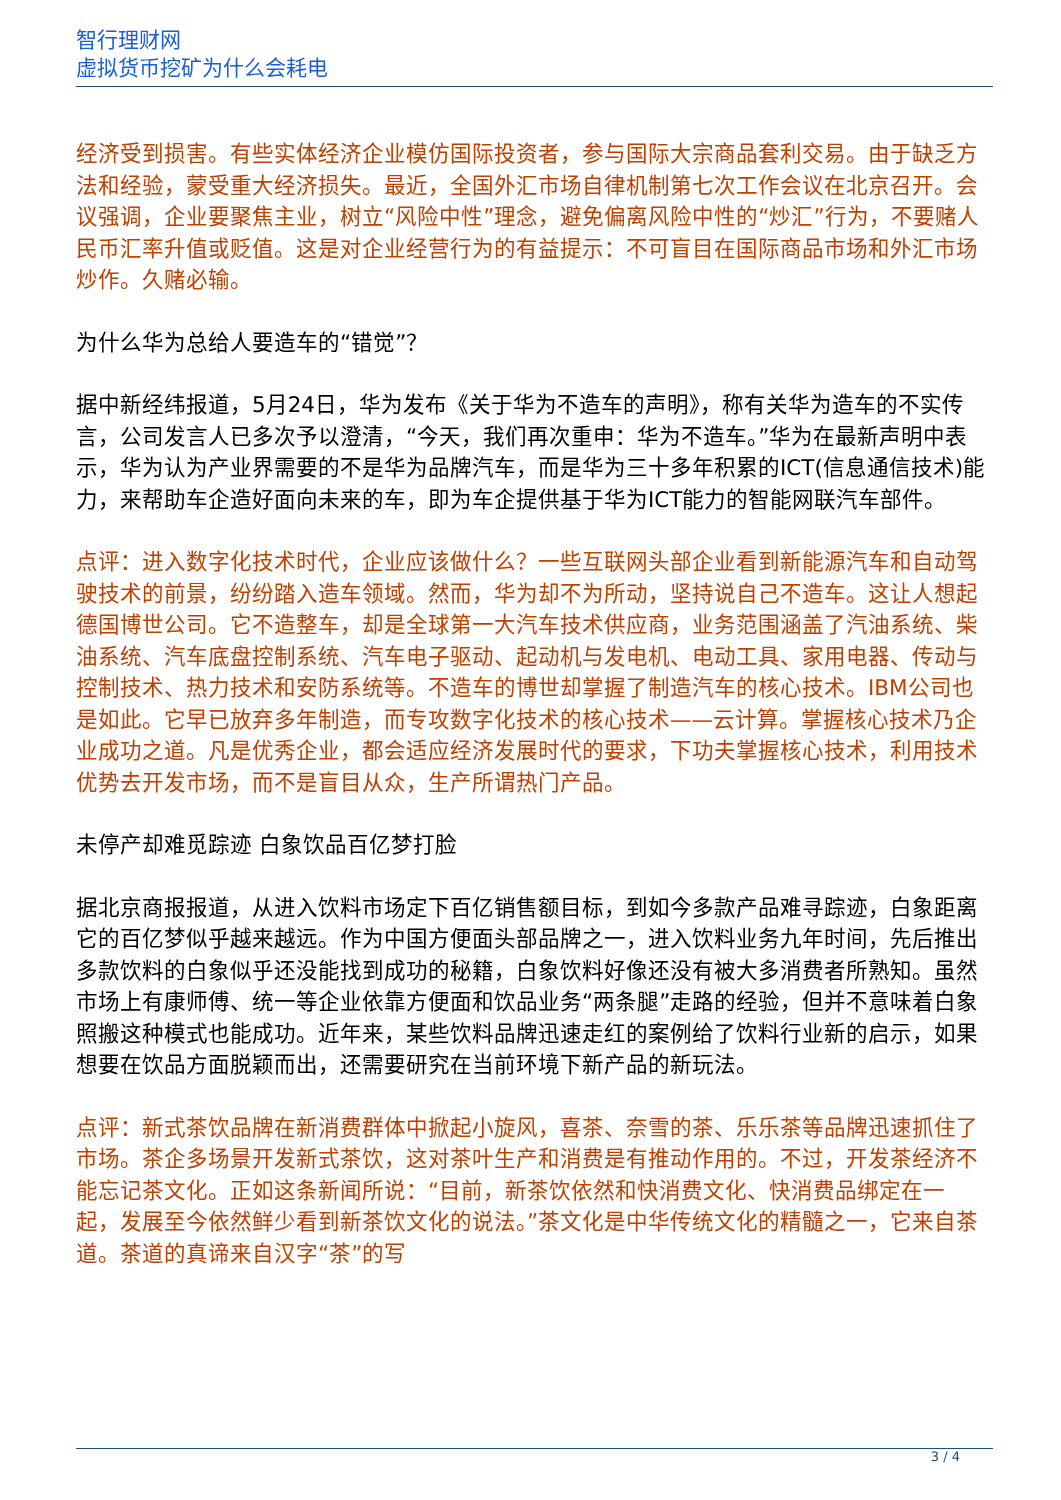智行理财网
虚拟货币挖矿为什么会耗电
经济受到损害。有些实体经济企业模仿国际投资者，参与国际大宗商品套利交易。由于缺乏方法和经验，蒙受重大经济损失。最近，全国外汇市场自律机制第七次工作会议在北京召开。会议强调，企业要聚焦主业，树立“风险中性”理念，避免偏离风险中性的“炒汇”行为，不要赌人民币汇率升值或贬值。这是对企业经营行为的有益提示：不可盲目在国际商品市场和外汇市场炒作。久赌必输。
为什么华为总给人要造车的“错觉”？
据中新经纬报道，5月24日，华为发布《关于华为不造车的声明》，称有关华为造车的不实传言，公司发言人已多次予以澄清，“今天，我们再次重申：华为不造车。”华为在最新声明中表示，华为认为产业界需要的不是华为品牌汽车，而是华为三十多年积累的ICT(信息通信技术)能力，来帮助车企造好面向未来的车，即为车企提供基于华为ICT能力的智能网联汽车部件。
点评：进入数字化技术时代，企业应该做什么？一些互联网头部企业看到新能源汽车和自动驾驶技术的前景，纷纷踏入造车领域。然而，华为却不为所动，坚持说自己不造车。这让人想起德国博世公司。它不造整车，却是全球第一大汽车技术供应商，业务范围涵盖了汽油系统、柴油系统、汽车底盘控制系统、汽车电子驱动、起动机与发电机、电动工具、家用电器、传动与控制技术、热力技术和安防系统等。不造车的博世却掌握了制造汽车的核心技术。IBM公司也是如此。它早已放弃多年制造，而专攻数字化技术的核心技术——云计算。掌握核心技术乃企业成功之道。凡是优秀企业，都会适应经济发展时代的要求，下功夫掌握核心技术，利用技术优势去开发市场，而不是盲目从众，生产所谓热门产品。
未停产却难觅踪迹 白象饮品百亿梦打脸
据北京商报报道，从进入饮料市场定下百亿销售额目标，到如今多款产品难寻踪迹，白象距离它的百亿梦似乎越来越远。作为中国方便面头部品牌之一，进入饮料业务九年时间，先后推出多款饮料的白象似乎还没能找到成功的秘籍，白象饮料好像还没有被大多消费者所熟知。虽然市场上有康师傅、统一等企业依靠方便面和饮品业务“两条腿”走路的经验，但并不意味着白象照搬这种模式也能成功。近年来，某些饮料品牌迅速走红的案例给了饮料行业新的启示，如果想要在饮品方面脱颖而出，还需要研究在当前环境下新产品的新玩法。
点评：新式茶饮品牌在新消费群体中掀起小旋风，喜茶、奈雪的茶、乐乐茶等品牌迅速抓住了市场。茶企多场景开发新式茶饮，这对茶叶生产和消费是有推动作用的。不过，开发茶经济不能忘记茶文化。正如这条新闻所说：“目前，新茶饮依然和快消费文化、快消费品绑定在一起，发展至今依然鲜少看到新茶饮文化的说法。”茶文化是中华传统文化的精髓之一，它来自茶道。茶道的真谛来自汉字“茶”的写
3 / 4